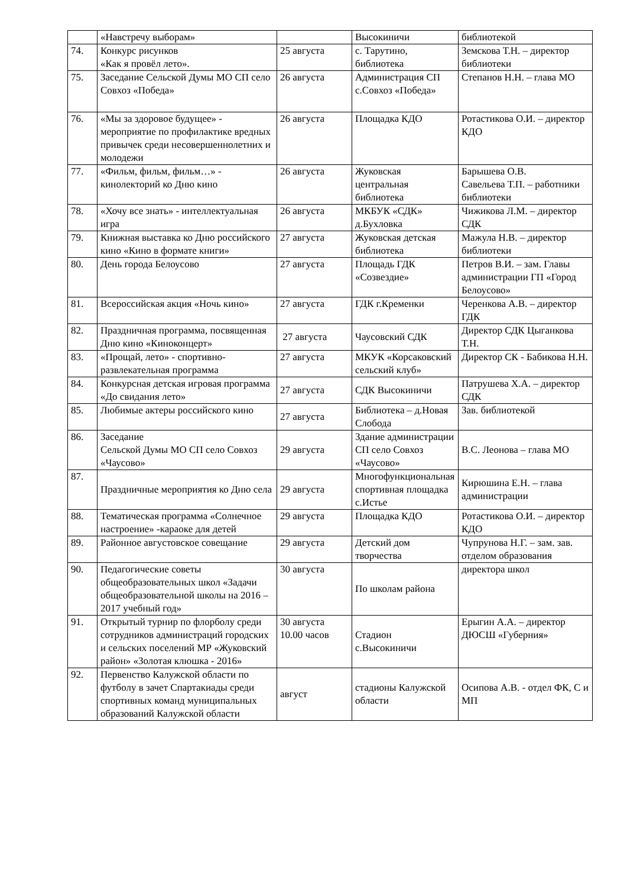| | «Навстречу выборам» | | Высокиничи | библиотекой |
| 74. | Конкурс рисунков «Как я провёл лето». | 25 августа | с. Тарутино, библиотека | Земскова Т.Н. – директор библиотеки |
| 75. | Заседание Сельской Думы МО СП село Совхоз «Победа» | 26 августа | Администрация СП с.Совхоз «Победа» | Степанов Н.Н. – глава МО |
| 76. | «Мы за здоровое будущее» - мероприятие по профилактике вредных привычек среди несовершеннолетних и молодежи | 26 августа | Площадка КДО | Ротастикова О.И. – директор КДО |
| 77. | «Фильм, фильм, фильм…» - кинолекторий ко Дню кино | 26 августа | Жуковская центральная библиотека | Барышева О.В. Савельева Т.П. – работники библиотеки |
| 78. | «Хочу все знать» - интеллектуальная игра | 26 августа | МКБУК «СДК» д.Бухловка | Чижикова Л.М. – директор СДК |
| 79. | Книжная выставка ко Дню российского кино «Кино в формате книги» | 27 августа | Жуковская детская библиотека | Мажула Н.В. – директор библиотеки |
| 80. | День города Белоусово | 27 августа | Площадь ГДК «Созвездие» | Петров В.И. – зам. Главы администрации ГП «Город Белоусово» |
| 81. | Всероссийская акция «Ночь кино» | 27 августа | ГДК г.Кременки | Черенкова А.В. – директор ГДК |
| 82. | Праздничная программа, посвященная Дню кино «Киноконцерт» | 27 августа | Чаусовский СДК | Директор СДК Цыганкова Т.Н. |
| 83. | «Прощай, лето» - спортивно-развлекательная программа | 27 августа | МКУК «Корсаковский сельский клуб» | Директор СК - Бабикова Н.Н. |
| 84. | Конкурсная детская игровая программа «До свидания лето» | 27 августа | СДК Высокиничи | Патрушева Х.А. – директор СДК |
| 85. | Любимые актеры российского кино | 27 августа | Библиотека – д.Новая Слобода | Зав. библиотекой |
| 86. | Заседание Сельской Думы МО СП село Совхоз «Чаусово» | 29 августа | Здание администрации СП село Совхоз «Чаусово» | В.С. Леонова – глава МО |
| 87. | Праздничные мероприятия ко Дню села | 29 августа | Многофункциональная спортивная площадка с.Истье | Кирюшина Е.Н. – глава администрации |
| 88. | Тематическая программа «Солнечное настроение» -караоке для детей | 29 августа | Площадка КДО | Ротастикова О.И. – директор КДО |
| 89. | Районное августовское совещание | 29 августа | Детский дом творчества | Чупрунова Н.Г. – зам. зав. отделом образования |
| 90. | Педагогические советы общеобразовательных школ «Задачи общеобразовательной школы на 2016 – 2017 учебный год» | 30 августа | По школам района | директора школ |
| 91. | Открытый турнир по флорболу среди сотрудников администраций городских и сельских поселений МР «Жуковский район» «Золотая клюшка - 2016» | 30 августа 10.00 часов | Стадион с.Высокиничи | Ерыгин А.А. – директор ДЮСШ «Губерния» |
| 92. | Первенство Калужской области по футболу в зачет Спартакиады среди спортивных команд муниципальных образований Калужской области | август | стадионы Калужской области | Осипова А.В. - отдел ФК, С и МП |